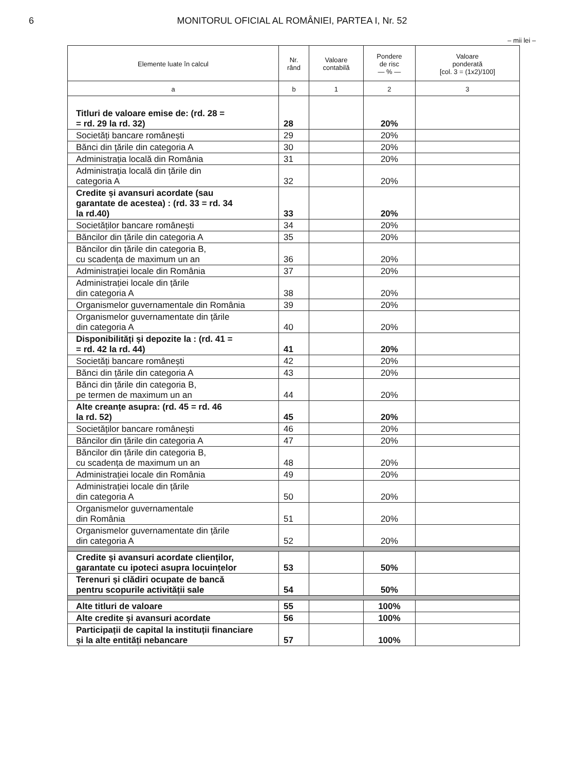6 MONITORUL OFICIAL AL ROMÂNIEI, PARTEA I, Nr. 52
– mii lei –
| Elemente luate în calcul | Nr. rând | Valoare contabilă | Pondere de risc — % — | Valoare ponderată [col. 3 = (1x2)/100] |
| --- | --- | --- | --- | --- |
| a | b | 1 | 2 | 3 |
| Titluri de valoare emise de: (rd. 28 = = rd. 29 la rd. 32) | 28 | | 20% | |
| Societăți bancare românești | 29 | | 20% | |
| Bănci din țările din categoria A | 30 | | 20% | |
| Administrația locală din România | 31 | | 20% | |
| Administrația locală din țările din categoria A | 32 | | 20% | |
| Credite și avansuri acordate (sau garantate de acestea) : (rd. 33 = rd. 34 la rd.40) | 33 | | 20% | |
| Societăților bancare românești | 34 | | 20% | |
| Băncilor din țările din categoria A | 35 | | 20% | |
| Băncilor din țările din categoria B, cu scadența de maximum un an | 36 | | 20% | |
| Administrației locale din România | 37 | | 20% | |
| Administrației locale din țările din categoria A | 38 | | 20% | |
| Organismelor guvernamentale din România | 39 | | 20% | |
| Organismelor guvernamentate din țările din categoria A | 40 | | 20% | |
| Disponibilități și depozite la : (rd. 41 = = rd. 42 la rd. 44) | 41 | | 20% | |
| Societăți bancare românești | 42 | | 20% | |
| Bănci din țările din categoria A | 43 | | 20% | |
| Bănci din țările din categoria B, pe termen de maximum un an | 44 | | 20% | |
| Alte creanțe asupra: (rd. 45 = rd. 46 la rd. 52) | 45 | | 20% | |
| Societăților bancare românești | 46 | | 20% | |
| Băncilor din țările din categoria A | 47 | | 20% | |
| Băncilor din țările din categoria B, cu scadența de maximum un an | 48 | | 20% | |
| Administrației locale din România | 49 | | 20% | |
| Administrației locale din țările din categoria A | 50 | | 20% | |
| Organismelor guvernamentale din România | 51 | | 20% | |
| Organismelor guvernamentate din țările din categoria A | 52 | | 20% | |
| Credite și avansuri acordate clienților, garantate cu ipoteci asupra locuințelor | 53 | | 50% | |
| Terenuri și clădiri ocupate de bancă pentru scopurile activității sale | 54 | | 50% | |
| Alte titluri de valoare | 55 | | 100% | |
| Alte credite și avansuri acordate | 56 | | 100% | |
| Participații de capital la instituții financiare și la alte entități nebancare | 57 | | 100% | |